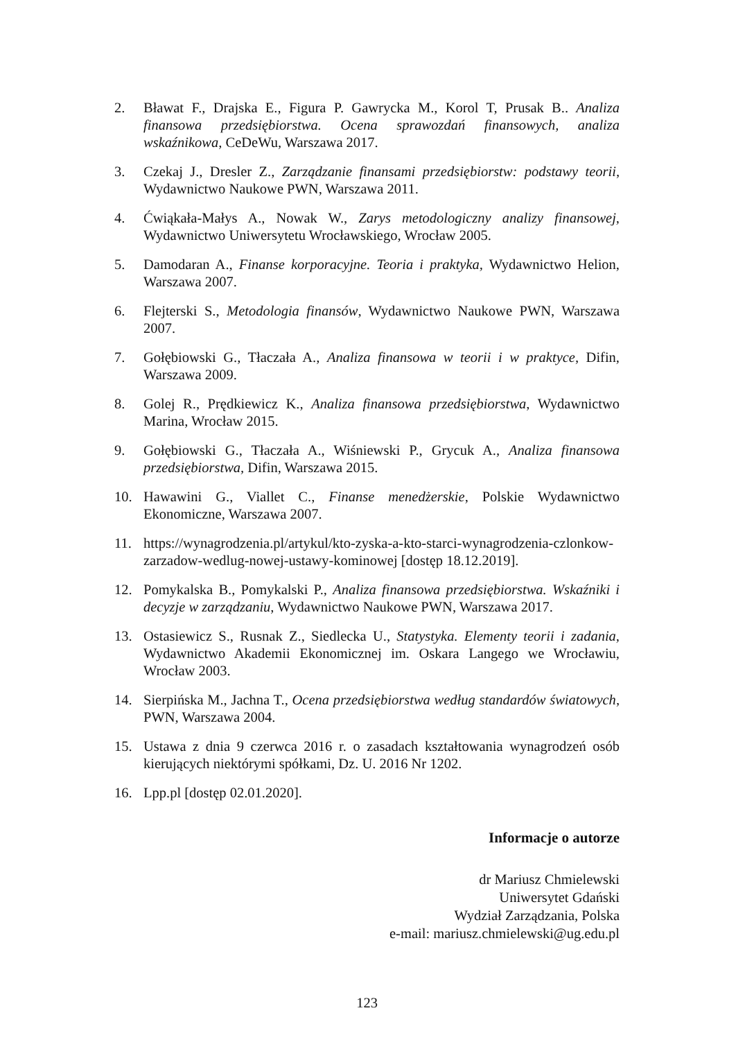2. Bławat F., Drajska E., Figura P. Gawrycka M., Korol T, Prusak B.. Analiza finansowa przedsiębiorstwa. Ocena sprawozdań finansowych, analiza wskaźnikowa, CeDeWu, Warszawa 2017.
3. Czekaj J., Dresler Z., Zarządzanie finansami przedsiębiorstw: podstawy teorii, Wydawnictwo Naukowe PWN, Warszawa 2011.
4. Ćwiąkała-Małys A., Nowak W., Zarys metodologiczny analizy finansowej, Wydawnictwo Uniwersytetu Wrocławskiego, Wrocław 2005.
5. Damodaran A., Finanse korporacyjne. Teoria i praktyka, Wydawnictwo Helion, Warszawa 2007.
6. Flejterski S., Metodologia finansów, Wydawnictwo Naukowe PWN, Warszawa 2007.
7. Gołębiowski G., Tłaczała A., Analiza finansowa w teorii i w praktyce, Difin, Warszawa 2009.
8. Golej R., Prędkiewicz K., Analiza finansowa przedsiębiorstwa, Wydawnictwo Marina, Wrocław 2015.
9. Gołębiowski G., Tłaczała A., Wiśniewski P., Grycuk A., Analiza finansowa przedsiębiorstwa, Difin, Warszawa 2015.
10. Hawawini G., Viallet C., Finanse menedżerskie, Polskie Wydawnictwo Ekonomiczne, Warszawa 2007.
11. https://wynagrodzenia.pl/artykul/kto-zyska-a-kto-starci-wynagrodzenia-czlonkow-zarzadow-wedlug-nowej-ustawy-kominowej [dostęp 18.12.2019].
12. Pomykalska B., Pomykalski P., Analiza finansowa przedsiębiorstwa. Wskaźniki i decyzje w zarządzaniu, Wydawnictwo Naukowe PWN, Warszawa 2017.
13. Ostasiewicz S., Rusnak Z., Siedlecka U., Statystyka. Elementy teorii i zadania, Wydawnictwo Akademii Ekonomicznej im. Oskara Langego we Wrocławiu, Wrocław 2003.
14. Sierpińska M., Jachna T., Ocena przedsiębiorstwa według standardów światowych, PWN, Warszawa 2004.
15. Ustawa z dnia 9 czerwca 2016 r. o zasadach kształtowania wynagrodzeń osób kierujących niektórymi spółkami, Dz. U. 2016 Nr 1202.
16. Lpp.pl [dostęp 02.01.2020].
Informacje o autorze
dr Mariusz Chmielewski
Uniwersytet Gdański
Wydział Zarządzania, Polska
e-mail: mariusz.chmielewski@ug.edu.pl
123